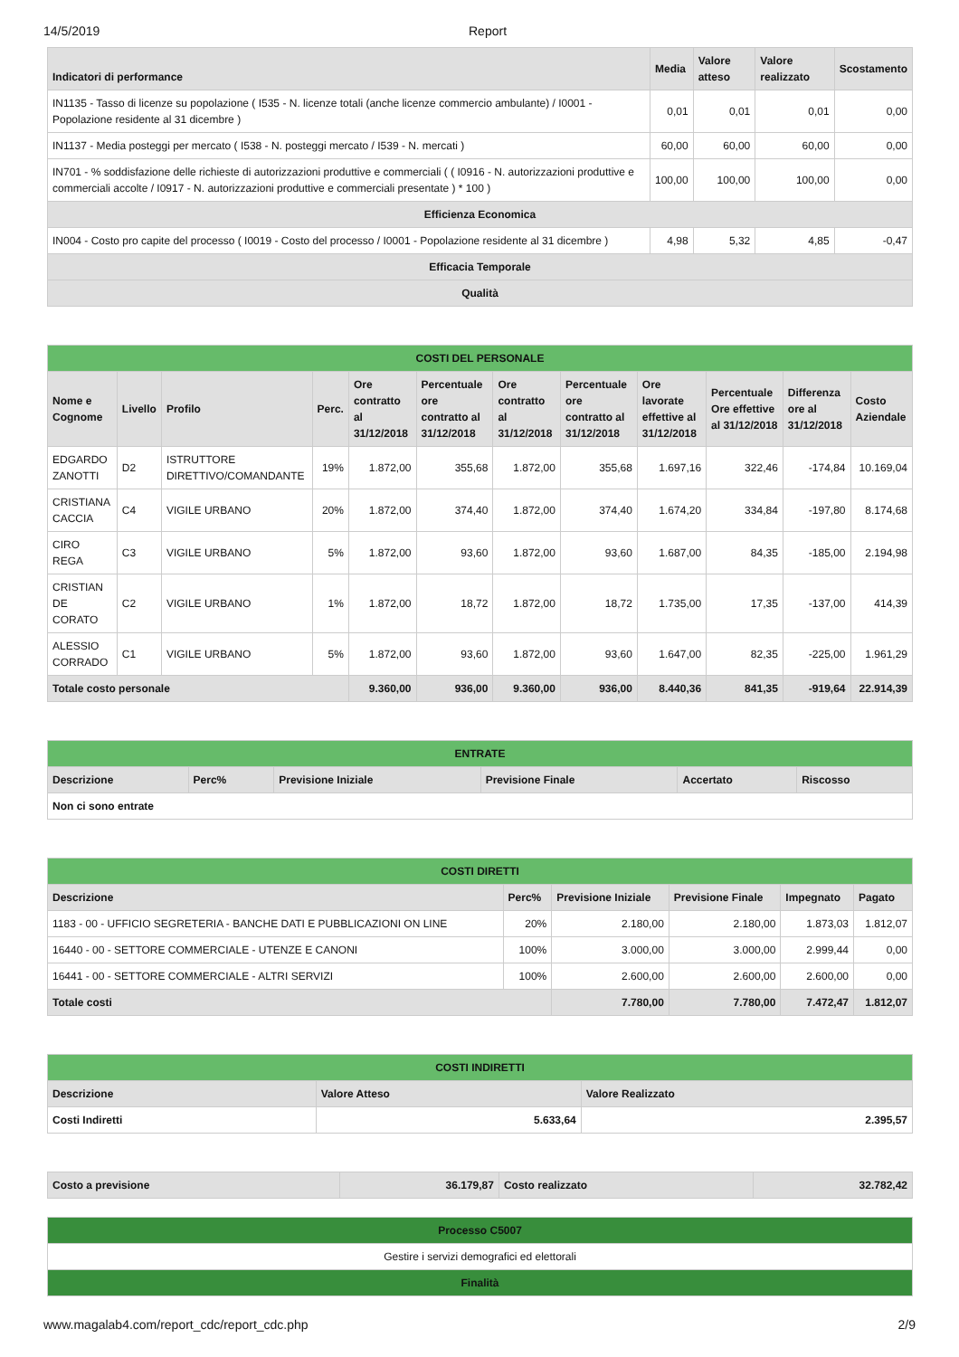14/5/2019 Report
| Indicatori di performance | Media | Valore atteso | Valore realizzato | Scostamento |
| --- | --- | --- | --- | --- |
| IN1135 - Tasso di licenze su popolazione ( I535 - N. licenze totali (anche licenze commercio ambulante) / I0001 - Popolazione residente al 31 dicembre ) | 0,01 | 0,01 | 0,01 | 0,00 |
| IN1137 - Media posteggi per mercato ( I538 - N. posteggi mercato / I539 - N. mercati ) | 60,00 | 60,00 | 60,00 | 0,00 |
| IN701 - % soddisfazione delle richieste di autorizzazioni produttive e commerciali ( ( I0916 - N. autorizzazioni produttive e commerciali accolte / I0917 - N. autorizzazioni produttive e commerciali presentate ) * 100 ) | 100,00 | 100,00 | 100,00 | 0,00 |
| Efficienza Economica | | | | |
| IN004 - Costo pro capite del processo ( I0019 - Costo del processo / I0001 - Popolazione residente al 31 dicembre ) | 4,98 | 5,32 | 4,85 | -0,47 |
| Efficacia Temporale | | | | |
| Qualità | | | | |
| COSTI DEL PERSONALE | | | | | | | | | | | |
| Nome e Cognome | Livello | Profilo | Perc. | Ore contratto al 31/12/2018 | Percentuale ore contratto al 31/12/2018 | Ore contratto al 31/12/2018 | Percentuale ore contratto al 31/12/2018 | Ore lavorate effettive al 31/12/2018 | Percentuale Ore effettive al 31/12/2018 | Differenza ore al 31/12/2018 | Costo Aziendale |
| EDGARDO ZANOTTI | D2 | ISTRUTTORE DIRETTIVO/COMANDANTE | 19% | 1.872,00 | 355,68 | 1.872,00 | 355,68 | 1.697,16 | 322,46 | -174,84 | 10.169,04 |
| CRISTIANA CACCIA | C4 | VIGILE URBANO | 20% | 1.872,00 | 374,40 | 1.872,00 | 374,40 | 1.674,20 | 334,84 | -197,80 | 8.174,68 |
| CIRO REGA | C3 | VIGILE URBANO | 5% | 1.872,00 | 93,60 | 1.872,00 | 93,60 | 1.687,00 | 84,35 | -185,00 | 2.194,98 |
| CRISTIAN DE CORATO | C2 | VIGILE URBANO | 1% | 1.872,00 | 18,72 | 1.872,00 | 18,72 | 1.735,00 | 17,35 | -137,00 | 414,39 |
| ALESSIO CORRADO | C1 | VIGILE URBANO | 5% | 1.872,00 | 93,60 | 1.872,00 | 93,60 | 1.647,00 | 82,35 | -225,00 | 1.961,29 |
| Totale costo personale | | | | 9.360,00 | 936,00 | 9.360,00 | 936,00 | 8.440,36 | 841,35 | -919,64 | 22.914,39 |
| ENTRATE | | | | | |
| Descrizione | Perc% | Previsione Iniziale | Previsione Finale | Accertato | Riscosso |
| Non ci sono entrate | | | | | |
| COSTI DIRETTI | | | | | |
| Descrizione | Perc% | Previsione Iniziale | Previsione Finale | Impegnato | Pagato |
| 1183 - 00 - UFFICIO SEGRETERIA - BANCHE DATI E PUBBLICAZIONI ON LINE | 20% | 2.180,00 | 2.180,00 | 1.873,03 | 1.812,07 |
| 16440 - 00 - SETTORE COMMERCIALE - UTENZE E CANONI | 100% | 3.000,00 | 3.000,00 | 2.999,44 | 0,00 |
| 16441 - 00 - SETTORE COMMERCIALE - ALTRI SERVIZI | 100% | 2.600,00 | 2.600,00 | 2.600,00 | 0,00 |
| Totale costi | | 7.780,00 | 7.780,00 | 7.472,47 | 1.812,07 |
| COSTI INDIRETTI | | |
| Descrizione | Valore Atteso | Valore Realizzato |
| Costi Indiretti | 5.633,64 | 2.395,57 |
| Costo a previsione | 36.179,87 | Costo realizzato | 32.782,42 |
| Processo C5007 |
| Gestire i servizi demografici ed elettorali |
| Finalità |
www.magalab4.com/report_cdc/report_cdc.php 2/9